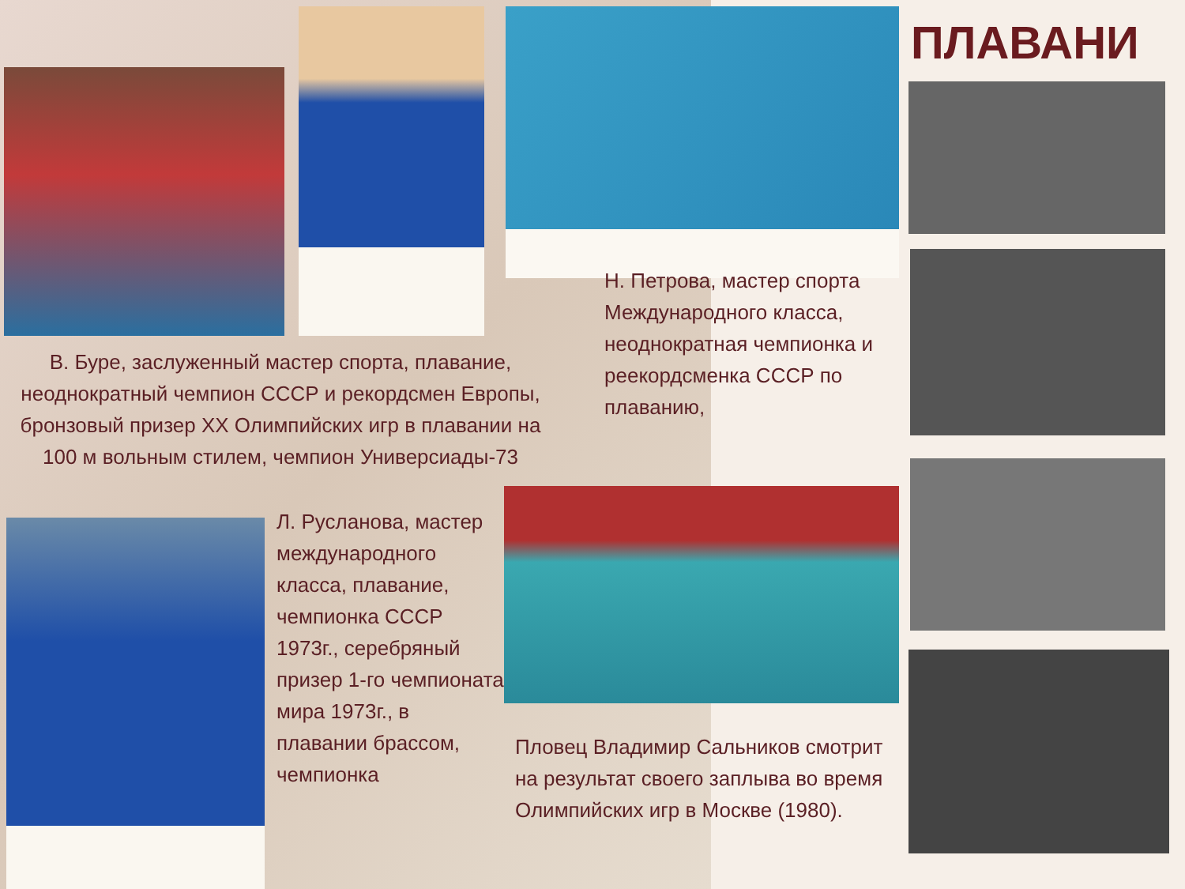ПЛАВАНИ
В. Буре, заслуженный мастер спорта, плавание, неоднократный чемпион СССР и рекордсмен Европы, бронзовый призер XX Олимпийских игр в плавании на 100 м вольным стилем, чемпион Универсиады-73
Н. Петрова, мастер спорта Международного класса, неоднократная чемпионка и реекордсменка СССР по плаванию,
Л. Русланова, мастер международного класса, плавание, чемпионка СССР 1973г., серебряный призер 1-го чемпионата мира 1973г., в плавании брассом, чемпионка
Пловец Владимир Сальников смотрит на результат своего заплыва во время Олимпийских игр в Москве (1980).